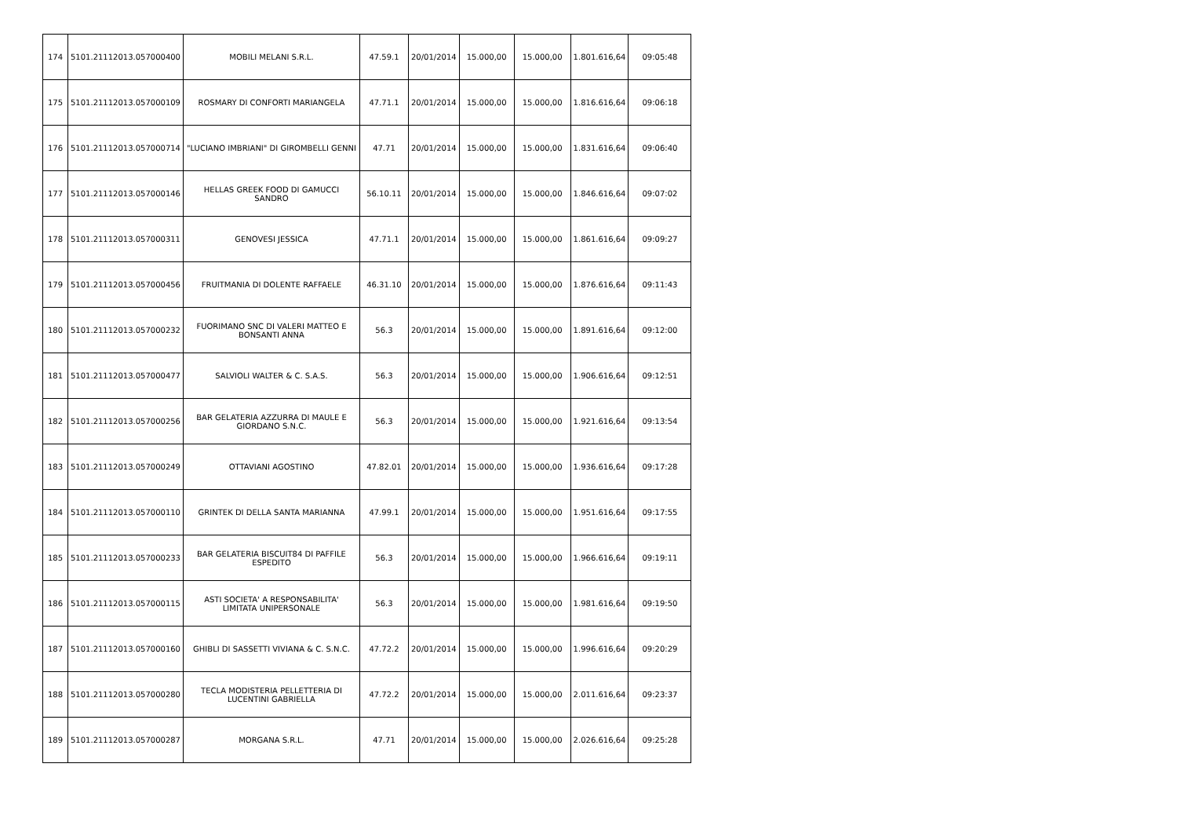| 174 | 5101.21112013.057000400 | MOBILI MELANI S.R.L. | 47.59.1 | 20/01/2014 | 15.000,00 | 15.000,00 | 1.801.616,64 | 09:05:48 |
| 175 | 5101.21112013.057000109 | ROSMARY DI CONFORTI MARIANGELA | 47.71.1 | 20/01/2014 | 15.000,00 | 15.000,00 | 1.816.616,64 | 09:06:18 |
| 176 | 5101.21112013.057000714 | "LUCIANO IMBRIANI" DI GIROMBELLI GENNI | 47.71 | 20/01/2014 | 15.000,00 | 15.000,00 | 1.831.616,64 | 09:06:40 |
| 177 | 5101.21112013.057000146 | HELLAS GREEK FOOD DI GAMUCCI SANDRO | 56.10.11 | 20/01/2014 | 15.000,00 | 15.000,00 | 1.846.616,64 | 09:07:02 |
| 178 | 5101.21112013.057000311 | GENOVESI JESSICA | 47.71.1 | 20/01/2014 | 15.000,00 | 15.000,00 | 1.861.616,64 | 09:09:27 |
| 179 | 5101.21112013.057000456 | FRUITMANIA DI DOLENTE RAFFAELE | 46.31.10 | 20/01/2014 | 15.000,00 | 15.000,00 | 1.876.616,64 | 09:11:43 |
| 180 | 5101.21112013.057000232 | FUORIMANO SNC DI VALERI MATTEO E BONSANTI ANNA | 56.3 | 20/01/2014 | 15.000,00 | 15.000,00 | 1.891.616,64 | 09:12:00 |
| 181 | 5101.21112013.057000477 | SALVIOLI WALTER & C. S.A.S. | 56.3 | 20/01/2014 | 15.000,00 | 15.000,00 | 1.906.616,64 | 09:12:51 |
| 182 | 5101.21112013.057000256 | BAR GELATERIA AZZURRA DI MAULE E GIORDANO S.N.C. | 56.3 | 20/01/2014 | 15.000,00 | 15.000,00 | 1.921.616,64 | 09:13:54 |
| 183 | 5101.21112013.057000249 | OTTAVIANI AGOSTINO | 47.82.01 | 20/01/2014 | 15.000,00 | 15.000,00 | 1.936.616,64 | 09:17:28 |
| 184 | 5101.21112013.057000110 | GRINTEK DI DELLA SANTA MARIANNA | 47.99.1 | 20/01/2014 | 15.000,00 | 15.000,00 | 1.951.616,64 | 09:17:55 |
| 185 | 5101.21112013.057000233 | BAR GELATERIA BISCUIT84 DI PAFFILE ESPEDITO | 56.3 | 20/01/2014 | 15.000,00 | 15.000,00 | 1.966.616,64 | 09:19:11 |
| 186 | 5101.21112013.057000115 | ASTI SOCIETA' A RESPONSABILITA' LIMITATA UNIPERSONALE | 56.3 | 20/01/2014 | 15.000,00 | 15.000,00 | 1.981.616,64 | 09:19:50 |
| 187 | 5101.21112013.057000160 | GHIBLI DI SASSETTI VIVIANA & C. S.N.C. | 47.72.2 | 20/01/2014 | 15.000,00 | 15.000,00 | 1.996.616,64 | 09:20:29 |
| 188 | 5101.21112013.057000280 | TECLA MODISTERIA PELLETTERIA DI LUCENTINI GABRIELLA | 47.72.2 | 20/01/2014 | 15.000,00 | 15.000,00 | 2.011.616,64 | 09:23:37 |
| 189 | 5101.21112013.057000287 | MORGANA S.R.L. | 47.71 | 20/01/2014 | 15.000,00 | 15.000,00 | 2.026.616,64 | 09:25:28 |